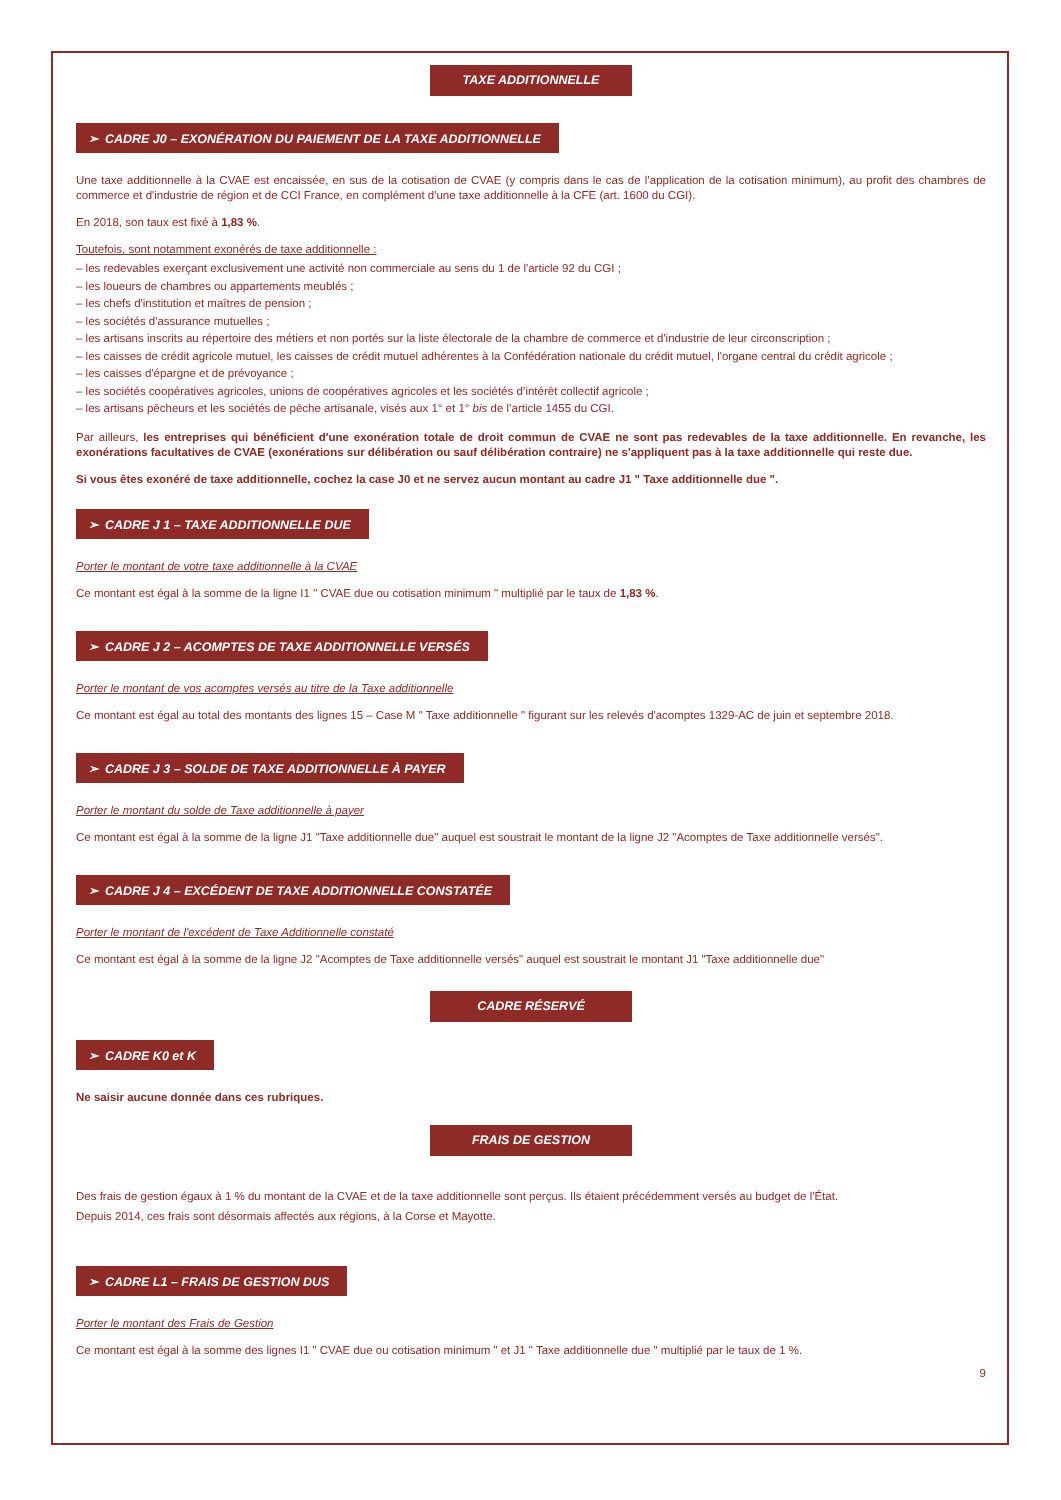TAXE ADDITIONNELLE
➢ CADRE J0 – EXONÉRATION DU PAIEMENT DE LA TAXE ADDITIONNELLE
Une taxe additionnelle à la CVAE est encaissée, en sus de la cotisation de CVAE (y compris dans le cas de l’application de la cotisation minimum), au profit des chambres de commerce et d'industrie de région et de CCI France, en complément d'une taxe additionnelle à la CFE (art. 1600 du CGI).
En 2018, son taux est fixé à 1,83 %.
Toutefois, sont notamment exonérés de taxe additionnelle :
– les redevables exerçant exclusivement une activité non commerciale au sens du 1 de l'article 92 du CGI ;
– les loueurs de chambres ou appartements meublés ;
– les chefs d'institution et maîtres de pension ;
– les sociétés d'assurance mutuelles ;
– les artisans inscrits au répertoire des métiers et non portés sur la liste électorale de la chambre de commerce et d'industrie de leur circonscription ;
– les caisses de crédit agricole mutuel, les caisses de crédit mutuel adhérentes à la Confédération nationale du crédit mutuel, l'organe central du crédit agricole ;
– les caisses d'épargne et de prévoyance ;
– les sociétés coopératives agricoles, unions de coopératives agricoles et les sociétés d’intérêt collectif agricole ;
– les artisans pêcheurs et les sociétés de pêche artisanale, visés aux 1° et 1° bis de l’article 1455 du CGI.
Par ailleurs, les entreprises qui bénéficient d'une exonération totale de droit commun de CVAE ne sont pas redevables de la taxe additionnelle. En revanche, les exonérations facultatives de CVAE (exonérations sur délibération ou sauf délibération contraire) ne s'appliquent pas à la taxe additionnelle qui reste due.
Si vous êtes exonéré de taxe additionnelle, cochez la case J0 et ne servez aucun montant au cadre J1 " Taxe additionnelle due ".
➢ CADRE J 1 – TAXE ADDITIONNELLE DUE
Porter le montant de votre taxe additionnelle à la CVAE
Ce montant est égal à la somme de la ligne I1 " CVAE due ou cotisation minimum " multiplié par le taux de 1,83 %.
➢ CADRE J 2 – ACOMPTES DE TAXE ADDITIONNELLE VERSÉS
Porter le montant de vos acomptes versés au titre de la Taxe additionnelle
Ce montant est égal au total des montants des lignes 15 – Case M " Taxe additionnelle " figurant sur les relevés d'acomptes 1329-AC de juin et septembre 2018.
➢ CADRE J 3 – SOLDE DE TAXE ADDITIONNELLE À PAYER
Porter le montant du solde de Taxe additionnelle à payer
Ce montant est égal à la somme de la ligne J1 "Taxe additionnelle due" auquel est soustrait le montant de la ligne J2 "Acomptes de Taxe additionnelle versés".
➢ CADRE J 4 – EXCÉDENT DE TAXE ADDITIONNELLE CONSTATÉE
Porter le montant de l'excédent de Taxe Additionnelle constaté
Ce montant est égal à la somme de la ligne J2 "Acomptes de Taxe additionnelle versés" auquel est soustrait le montant J1 "Taxe additionnelle due"
CADRE RÉSERVÉ
➢ CADRE K0 et K
Ne saisir aucune donnée dans ces rubriques.
FRAIS DE GESTION
Des frais de gestion égaux à 1 % du montant de la CVAE et de la taxe additionnelle sont perçus. Ils étaient précédemment versés au budget de l'État.
Depuis 2014, ces frais sont désormais affectés aux régions, à la Corse et Mayotte.
➢ CADRE L1 – FRAIS DE GESTION DUS
Porter le montant des Frais de Gestion
Ce montant est égal à la somme des lignes I1 " CVAE due ou cotisation minimum " et J1 " Taxe additionnelle due " multiplié par le taux de 1 %.
9